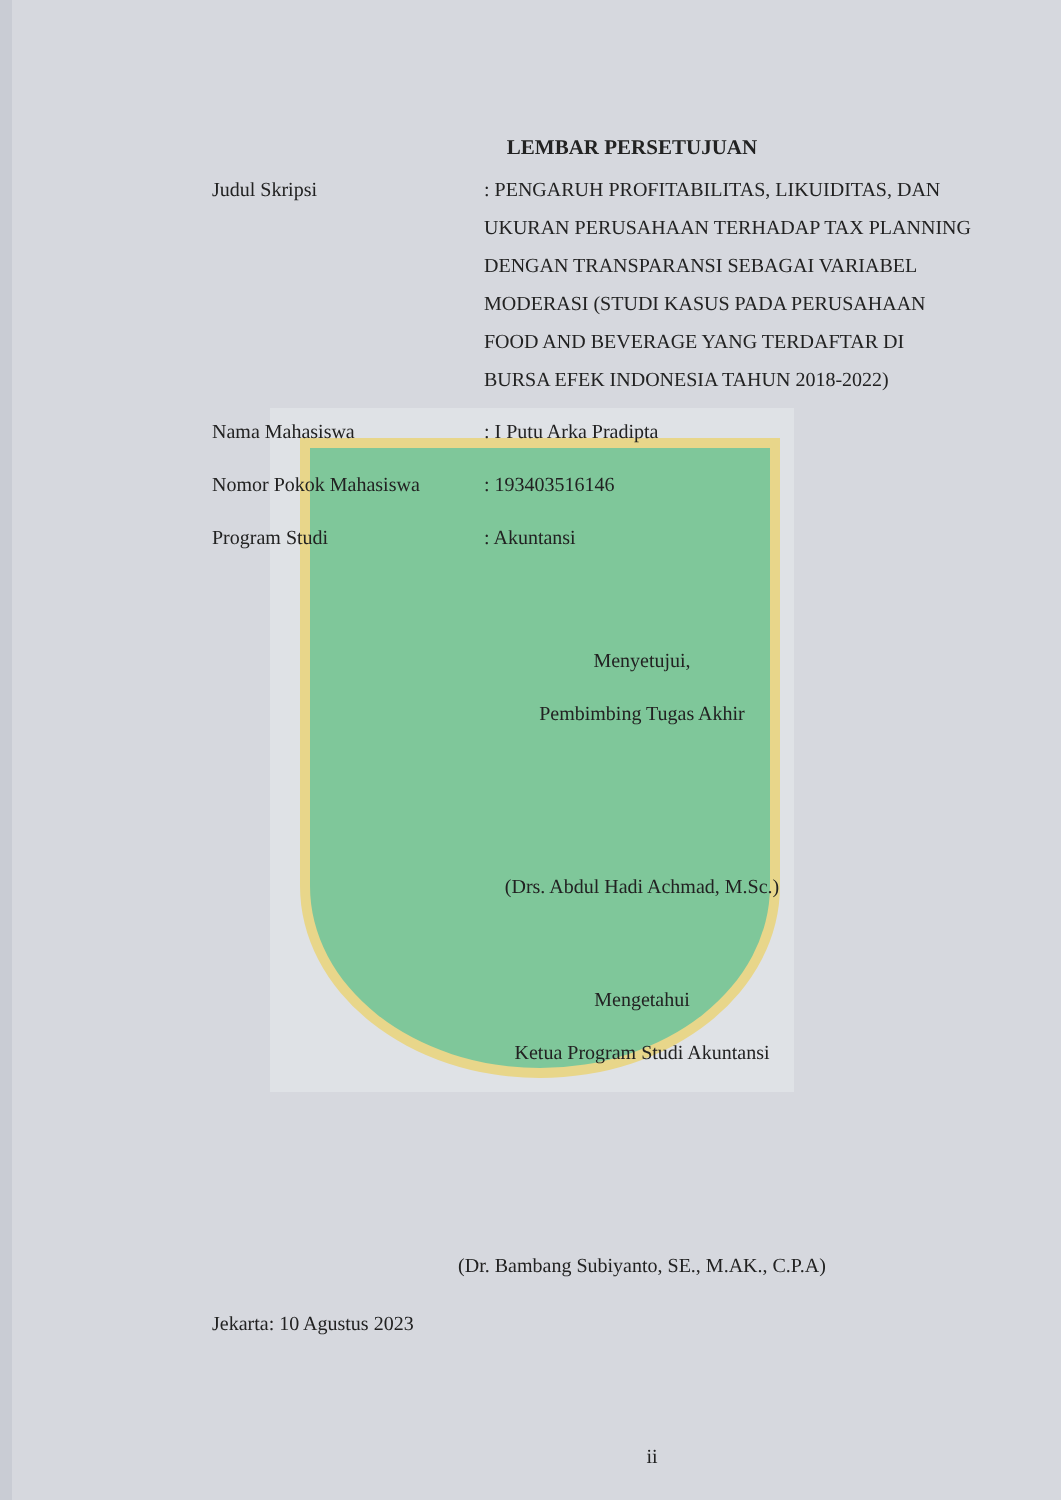LEMBAR PERSETUJUAN
Judul Skripsi
: PENGARUH PROFITABILITAS, LIKUIDITAS, DAN UKURAN PERUSAHAAN TERHADAP TAX PLANNING DENGAN TRANSPARANSI SEBAGAI VARIABEL MODERASI (STUDI KASUS PADA PERUSAHAAN FOOD AND BEVERAGE YANG TERDAFTAR DI BURSA EFEK INDONESIA TAHUN 2018-2022)
Nama Mahasiswa : I Putu Arka Pradipta
Nomor Pokok Mahasiswa : 193403516146
Program Studi : Akuntansi
Menyetujui,
Pembimbing Tugas Akhir
(Drs. Abdul Hadi Achmad, M.Sc.)
Mengetahui
Ketua Program Studi Akuntansi
(Dr. Bambang Subiyanto, SE., M.AK., C.P.A)
Jekarta: 10 Agustus 2023
ii